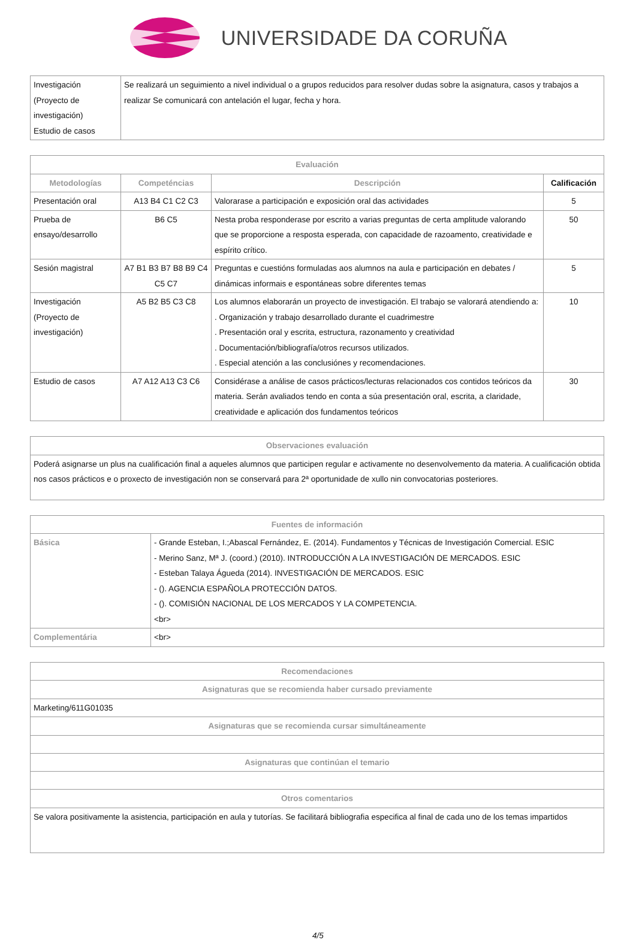UNIVERSIDADE DA CORUÑA
| Investigación (Proyecto de investigación) Estudio de casos | Se realizará un seguimiento a nivel individual o a grupos reducidos para resolver dudas sobre la asignatura, casos y trabajos a realizar Se comunicará con antelación el lugar, fecha y hora. |
| Evaluación | | | |
| --- | --- | --- | --- |
| Metodologías | Competéncias | Descripción | Calificación |
| Presentación oral | A13 B4 C1 C2 C3 | Valorarase a participación e exposición oral das actividades | 5 |
| Prueba de ensayo/desarrollo | B6 C5 | Nesta proba responderase por escrito a varias preguntas de certa amplitude valorando que se proporcione a resposta esperada, con capacidade de razoamento, creatividade e espírito crítico. | 50 |
| Sesión magistral | A7 B1 B3 B7 B8 B9 C4 C5 C7 | Preguntas e cuestións formuladas aos alumnos na aula e participación en debates / dinámicas informais e espontáneas sobre diferentes temas | 5 |
| Investigación (Proyecto de investigación) | A5 B2 B5 C3 C8 | Los alumnos elaborarán un proyecto de investigación. El trabajo se valorará atendiendo a: . Organización y trabajo desarrollado durante el cuadrimestre . Presentación oral y escrita, estructura, razonamento y creatividad . Documentación/bibliografía/otros recursos utilizados. . Especial atención a las conclusiónes y recomendaciones. | 10 |
| Estudio de casos | A7 A12 A13 C3 C6 | Considérase a análise de casos prácticos/lecturas relacionados cos contidos teóricos da materia. Serán avaliados tendo en conta a súa presentación oral, escrita, a claridade, creatividade e aplicación dos fundamentos teóricos | 30 |
| Observaciones evaluación |
| --- |
| Poderá asignarse un plus na cualificación final a aqueles alumnos que participen regular e activamente no desenvolvemento da materia. A cualificación obtida nos casos prácticos e o proxecto de investigación non se conservará para 2ª oportunidade de xullo nin convocatorias posteriores. |
| Fuentes de información | |
| --- | --- |
| Básica | - Grande Esteban, I.;Abascal Fernández, E. (2014). Fundamentos y Técnicas de Investigación Comercial. ESIC - Merino Sanz, Mª J. (coord.) (2010). INTRODUCCIÓN A LA INVESTIGACIÓN DE MERCADOS. ESIC - Esteban Talaya Águeda (2014). INVESTIGACIÓN DE MERCADOS. ESIC - (). AGENCIA ESPAÑOLA PROTECCIÓN DATOS. - (). COMISIÓN NACIONAL DE LOS MERCADOS Y LA COMPETENCIA. <br> |
| Complementária | <br> |
| Recomendaciones |
| --- |
| Asignaturas que se recomienda haber cursado previamente |
| Marketing/611G01035 |
| Asignaturas que se recomienda cursar simultáneamente |
| Asignaturas que continúan el temario |
| Otros comentarios |
| Se valora positivamente la asistencia, participación en aula y tutorías. Se facilitará bibliografia especifica al final de cada uno de los temas impartidos |
4/5